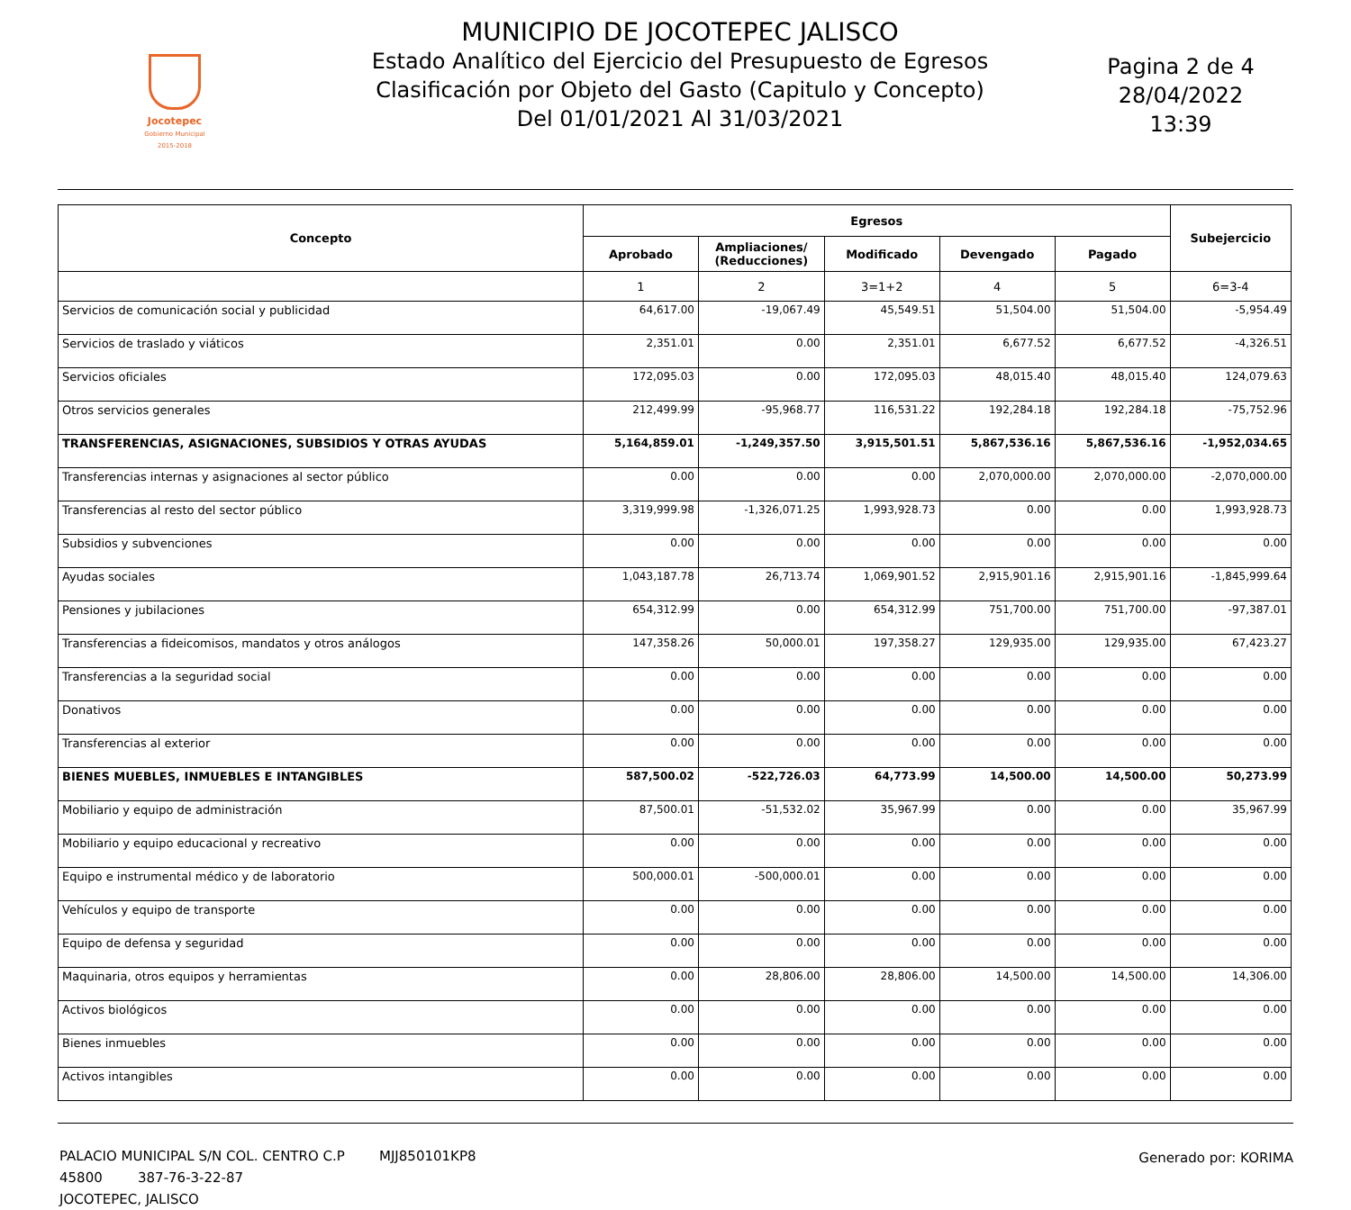Jocotepec
Gobierno Municipal
2015-2018
MUNICIPIO DE JOCOTEPEC JALISCO
Estado Analítico del Ejercicio del Presupuesto de Egresos
Clasificación por Objeto del Gasto (Capitulo y Concepto)
Del 01/01/2021 Al 31/03/2021
Pagina 2 de 4
28/04/2022
13:39
| Concepto | Egresos | | | | | Subejercicio |
| --- | --- | --- | --- | --- | --- | --- |
| | Aprobado | Ampliaciones/ (Reducciones) | Modificado | Devengado | Pagado | |
| | 1 | 2 | 3=1+2 | 4 | 5 | 6=3-4 |
| Servicios de comunicación social y publicidad | 64,617.00 | -19,067.49 | 45,549.51 | 51,504.00 | 51,504.00 | -5,954.49 |
| Servicios de traslado y viáticos | 2,351.01 | 0.00 | 2,351.01 | 6,677.52 | 6,677.52 | -4,326.51 |
| Servicios oficiales | 172,095.03 | 0.00 | 172,095.03 | 48,015.40 | 48,015.40 | 124,079.63 |
| Otros servicios generales | 212,499.99 | -95,968.77 | 116,531.22 | 192,284.18 | 192,284.18 | -75,752.96 |
| TRANSFERENCIAS, ASIGNACIONES, SUBSIDIOS Y OTRAS AYUDAS | 5,164,859.01 | -1,249,357.50 | 3,915,501.51 | 5,867,536.16 | 5,867,536.16 | -1,952,034.65 |
| Transferencias internas y asignaciones al sector público | 0.00 | 0.00 | 0.00 | 2,070,000.00 | 2,070,000.00 | -2,070,000.00 |
| Transferencias al resto del sector público | 3,319,999.98 | -1,326,071.25 | 1,993,928.73 | 0.00 | 0.00 | 1,993,928.73 |
| Subsidios y subvenciones | 0.00 | 0.00 | 0.00 | 0.00 | 0.00 | 0.00 |
| Ayudas sociales | 1,043,187.78 | 26,713.74 | 1,069,901.52 | 2,915,901.16 | 2,915,901.16 | -1,845,999.64 |
| Pensiones y jubilaciones | 654,312.99 | 0.00 | 654,312.99 | 751,700.00 | 751,700.00 | -97,387.01 |
| Transferencias a fideicomisos, mandatos y otros análogos | 147,358.26 | 50,000.01 | 197,358.27 | 129,935.00 | 129,935.00 | 67,423.27 |
| Transferencias a la seguridad social | 0.00 | 0.00 | 0.00 | 0.00 | 0.00 | 0.00 |
| Donativos | 0.00 | 0.00 | 0.00 | 0.00 | 0.00 | 0.00 |
| Transferencias al exterior | 0.00 | 0.00 | 0.00 | 0.00 | 0.00 | 0.00 |
| BIENES MUEBLES, INMUEBLES E INTANGIBLES | 587,500.02 | -522,726.03 | 64,773.99 | 14,500.00 | 14,500.00 | 50,273.99 |
| Mobiliario y equipo de administración | 87,500.01 | -51,532.02 | 35,967.99 | 0.00 | 0.00 | 35,967.99 |
| Mobiliario y equipo educacional y recreativo | 0.00 | 0.00 | 0.00 | 0.00 | 0.00 | 0.00 |
| Equipo e instrumental médico y de laboratorio | 500,000.01 | -500,000.01 | 0.00 | 0.00 | 0.00 | 0.00 |
| Vehículos y equipo de transporte | 0.00 | 0.00 | 0.00 | 0.00 | 0.00 | 0.00 |
| Equipo de defensa y seguridad | 0.00 | 0.00 | 0.00 | 0.00 | 0.00 | 0.00 |
| Maquinaria, otros equipos y herramientas | 0.00 | 28,806.00 | 28,806.00 | 14,500.00 | 14,500.00 | 14,306.00 |
| Activos biológicos | 0.00 | 0.00 | 0.00 | 0.00 | 0.00 | 0.00 |
| Bienes inmuebles | 0.00 | 0.00 | 0.00 | 0.00 | 0.00 | 0.00 |
| Activos intangibles | 0.00 | 0.00 | 0.00 | 0.00 | 0.00 | 0.00 |
PALACIO MUNICIPAL S/N COL. CENTRO C.P 45800
JOCOTEPEC, JALISCO
MJJ850101KP8
387-76-3-22-87
Generado por: KORIMA